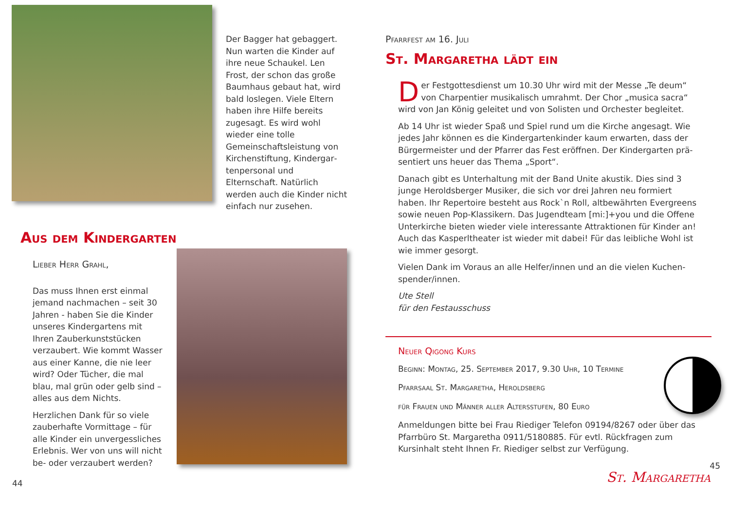Der Bagger hat gebaggert. Nun warten die Kinder auf ihre neue Schaukel. Len Frost, der schon das große Baum­haus gebaut hat, wird bald loslegen. Viele Eltern haben ihre Hilfe bereits zugesagt. Es wird wohl wieder eine tolle Gemeinschaftsleistung von Kirchenstiftung, Kindergar­tenpersonal und Elternschaft. Natürlich werden auch die Kinder nicht einfach nur zusehen.
Aus dem Kindergarten
Lieber Herr Grahl,
Das muss Ihnen erst einmal jemand nachmachen – seit 30 Jahren - haben Sie die Kin­der unseres Kindergartens mit Ihren Zauberkunststücken verzaubert. Wie kommt Wasser aus einer Kanne, die nie leer wird? Oder Tücher, die mal blau, mal grün oder gelb sind – alles aus dem Nichts.
Herzlichen Dank für so viele zauberhafte Vormittage – für alle Kinder ein unvergessliches Erlebnis. Wer von uns will nicht be- oder verzaubert werden?
44
Pfarrfest am 16. Juli
St. Margaretha lädt ein
Der Festgottesdienst um 10.30 Uhr wird mit der Messe „Te deum“ von Charpentier musikalisch umrahmt. Der Chor „musica sacra“ wird von Jan König geleitet und von Solisten und Orchester begleitet.
Ab 14 Uhr ist wieder Spaß und Spiel rund um die Kirche angesagt. Wie jedes Jahr können es die Kindergartenkinder kaum erwarten, dass der Bürgermeister und der Pfarrer das Fest eröffnen. Der Kindergarten prä­sentiert uns heuer das Thema „Sport“.
Danach gibt es Unterhaltung mit der Band Unite akustik. Dies sind 3 jun­ge Heroldsberger Musiker, die sich vor drei Jahren neu formiert haben. Ihr Repertoire besteht aus Rock`n Roll, altbewährten Evergreens sowie neuen Pop-Klassikern. Das Jugendteam [mi:]+you und die Offene Unter­kirche bieten wieder viele interessante Attraktionen für Kinder an! Auch das Kasperltheater ist wieder mit dabei! Für das leibliche Wohl ist wie immer gesorgt.
Vielen Dank im Voraus an alle Helfer/innen und an die vielen Kuchen­spender/innen.
Ute Stell
für den Festausschuss
Neuer Qigong Kurs
Beginn: Montag, 25. September 2017, 9.30 Uhr, 10 Termine
Pfarrsaal St. Margaretha, Heroldsberg
für Frauen und Männer aller Altersstufen, 80 Euro
Anmeldungen bitte bei Frau Riediger Telefon 09194/8267 oder über das Pfarrbüro St. Margaretha 0911/5180885. Für evtl. Rückfragen zum Kursinhalt steht Ihnen Fr. Riediger selbst zur Verfügung.
45
St. Margaretha